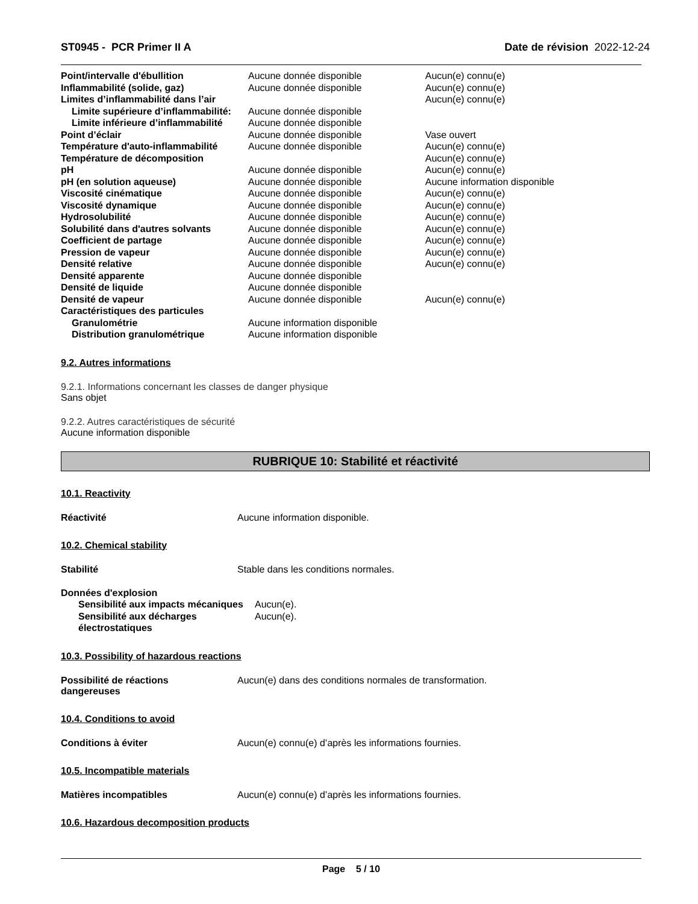ST0945 - PCR Primer II A Date de révision 2022-12-24
| Point/intervalle d'ébullition | Aucune donnée disponible | Aucun(e) connu(e) |
| Inflammabilité (solide, gaz) | Aucune donnée disponible | Aucun(e) connu(e) |
| Limites d’inflammabilité dans l’air | | Aucun(e) connu(e) |
| Limite supérieure d’inflammabilité: | Aucune donnée disponible | |
| Limite inférieure d’inflammabilité | Aucune donnée disponible | |
| Point d’éclair | Aucune donnée disponible | Vase ouvert |
| Température d'auto-inflammabilité | Aucune donnée disponible | Aucun(e) connu(e) |
| Température de décomposition | | Aucun(e) connu(e) |
| pH | Aucune donnée disponible | Aucun(e) connu(e) |
| pH (en solution aqueuse) | Aucune donnée disponible | Aucune information disponible |
| Viscosité cinématique | Aucune donnée disponible | Aucun(e) connu(e) |
| Viscosité dynamique | Aucune donnée disponible | Aucun(e) connu(e) |
| Hydrosolubilité | Aucune donnée disponible | Aucun(e) connu(e) |
| Solubilité dans d'autres solvants | Aucune donnée disponible | Aucun(e) connu(e) |
| Coefficient de partage | Aucune donnée disponible | Aucun(e) connu(e) |
| Pression de vapeur | Aucune donnée disponible | Aucun(e) connu(e) |
| Densité relative | Aucune donnée disponible | Aucun(e) connu(e) |
| Densité apparente | Aucune donnée disponible | |
| Densité de liquide | Aucune donnée disponible | |
| Densité de vapeur | Aucune donnée disponible | Aucun(e) connu(e) |
| Caractéristiques des particules | | |
| Granulométrie | Aucune information disponible | |
| Distribution granulométrique | Aucune information disponible | |
9.2. Autres informations
9.2.1. Informations concernant les classes de danger physique
Sans objet
9.2.2. Autres caractéristiques de sécurité
Aucune information disponible
RUBRIQUE 10: Stabilité et réactivité
10.1. Reactivity
Réactivité Aucune information disponible.
10.2. Chemical stability
Stabilité Stable dans les conditions normales.
| Données d'explosion | |
| Sensibilité aux impacts mécaniques | Aucun(e). |
| Sensibilité aux décharges électrostatiques | Aucun(e). |
10.3. Possibility of hazardous reactions
Possibilité de réactions
dangereuses
Aucun(e) dans des conditions normales de transformation.
10.4. Conditions to avoid
Conditions à éviter Aucun(e) connu(e) d’après les informations fournies.
10.5. Incompatible materials
Matières incompatibles Aucun(e) connu(e) d’après les informations fournies.
10.6. Hazardous decomposition products
Page 5 / 10